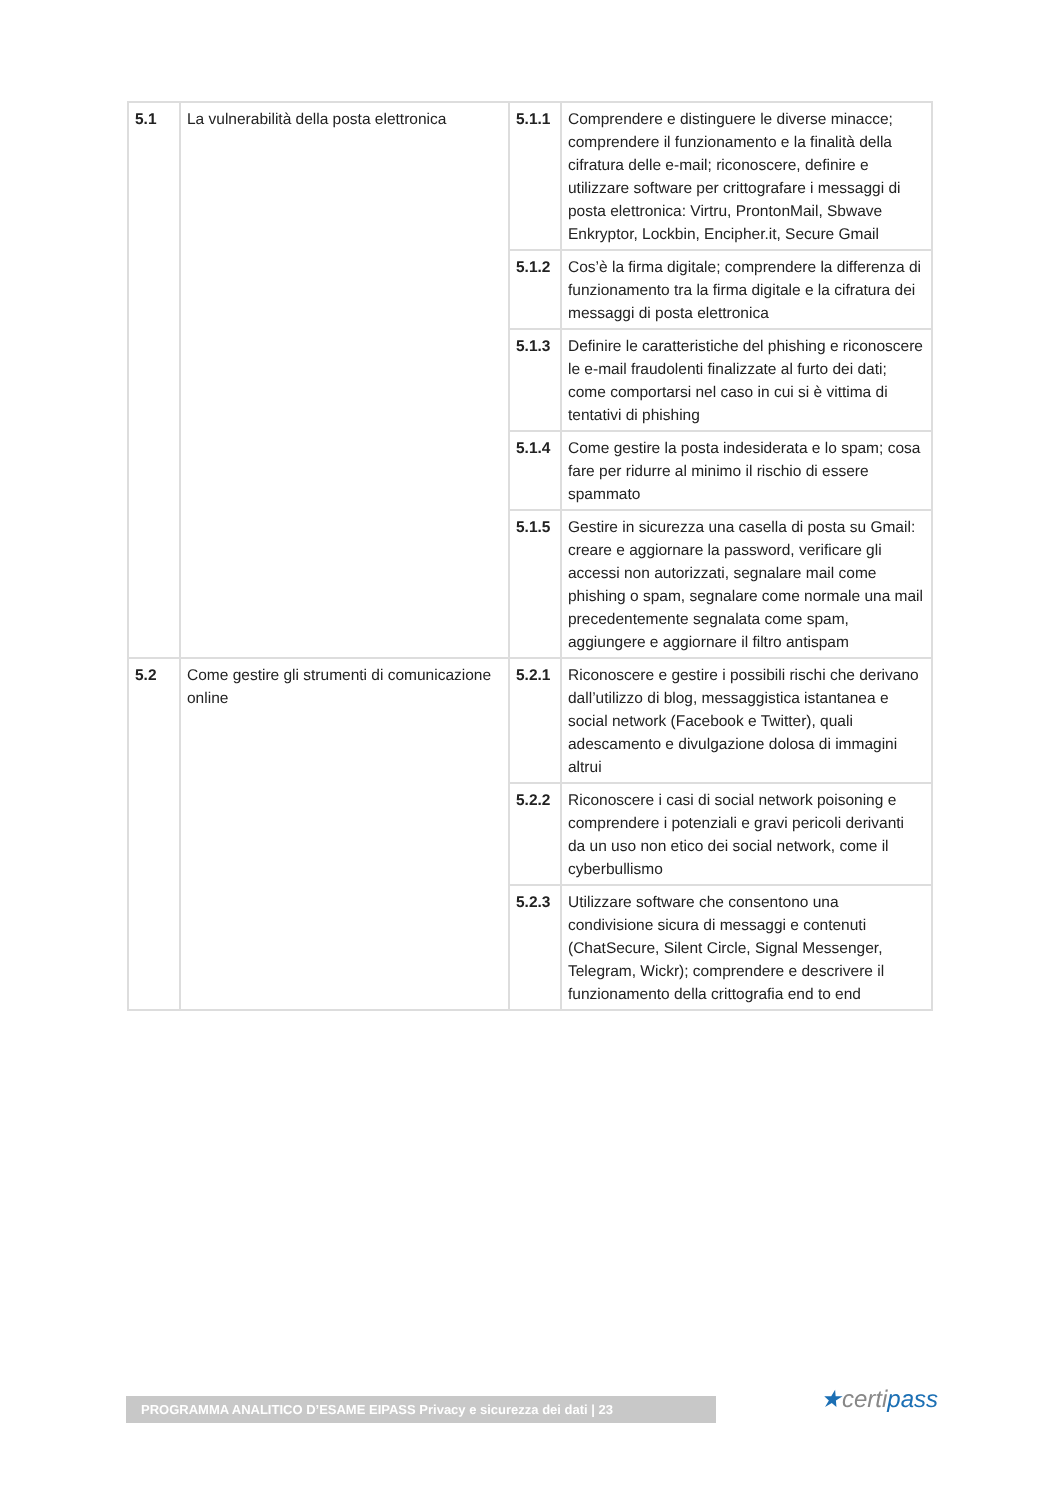| 5.1 | La vulnerabilità della posta elettronica | 5.1.1 | Comprendere e distinguere le diverse minacce; comprendere il funzionamento e la finalità della cifratura delle e-mail; riconoscere, definire e utilizzare software per crittografare i messaggi di posta elettronica: Virtru, ProntonMail, Sbwave Enkryptor, Lockbin, Encipher.it, Secure Gmail |
| | | 5.1.2 | Cos’è la firma digitale; comprendere la differenza di funzionamento tra la firma digitale e la cifratura dei messaggi di posta elettronica |
| | | 5.1.3 | Definire le caratteristiche del phishing e riconoscere le e-mail fraudolenti finalizzate al furto dei dati; come comportarsi nel caso in cui si è vittima di tentativi di phishing |
| | | 5.1.4 | Come gestire la posta indesiderata e lo spam; cosa fare per ridurre al minimo il rischio di essere spammato |
| | | 5.1.5 | Gestire in sicurezza una casella di posta su Gmail: creare e aggiornare la password, verificare gli accessi non autorizzati, segnalare mail come phishing o spam, segnalare come normale una mail precedentemente segnalata come spam, aggiungere e aggiornare il filtro antispam |
| 5.2 | Come gestire gli strumenti di comunicazione online | 5.2.1 | Riconoscere e gestire i possibili rischi che derivano dall’utilizzo di blog, messaggistica istantanea e social network (Facebook e Twitter), quali adescamento e divulgazione dolosa di immagini altrui |
| | | 5.2.2 | Riconoscere i casi di social network poisoning e comprendere i potenziali e gravi pericoli derivanti da un uso non etico dei social network, come il cyberbullismo |
| | | 5.2.3 | Utilizzare software che consentono una condivisione sicura di messaggi e contenuti (ChatSecure, Silent Circle, Signal Messenger, Telegram, Wickr); comprendere e descrivere il funzionamento della crittografia end to end |
PROGRAMMA ANALITICO D’ESAME EIPASS Privacy e sicurezza dei dati | 23 ★certipass